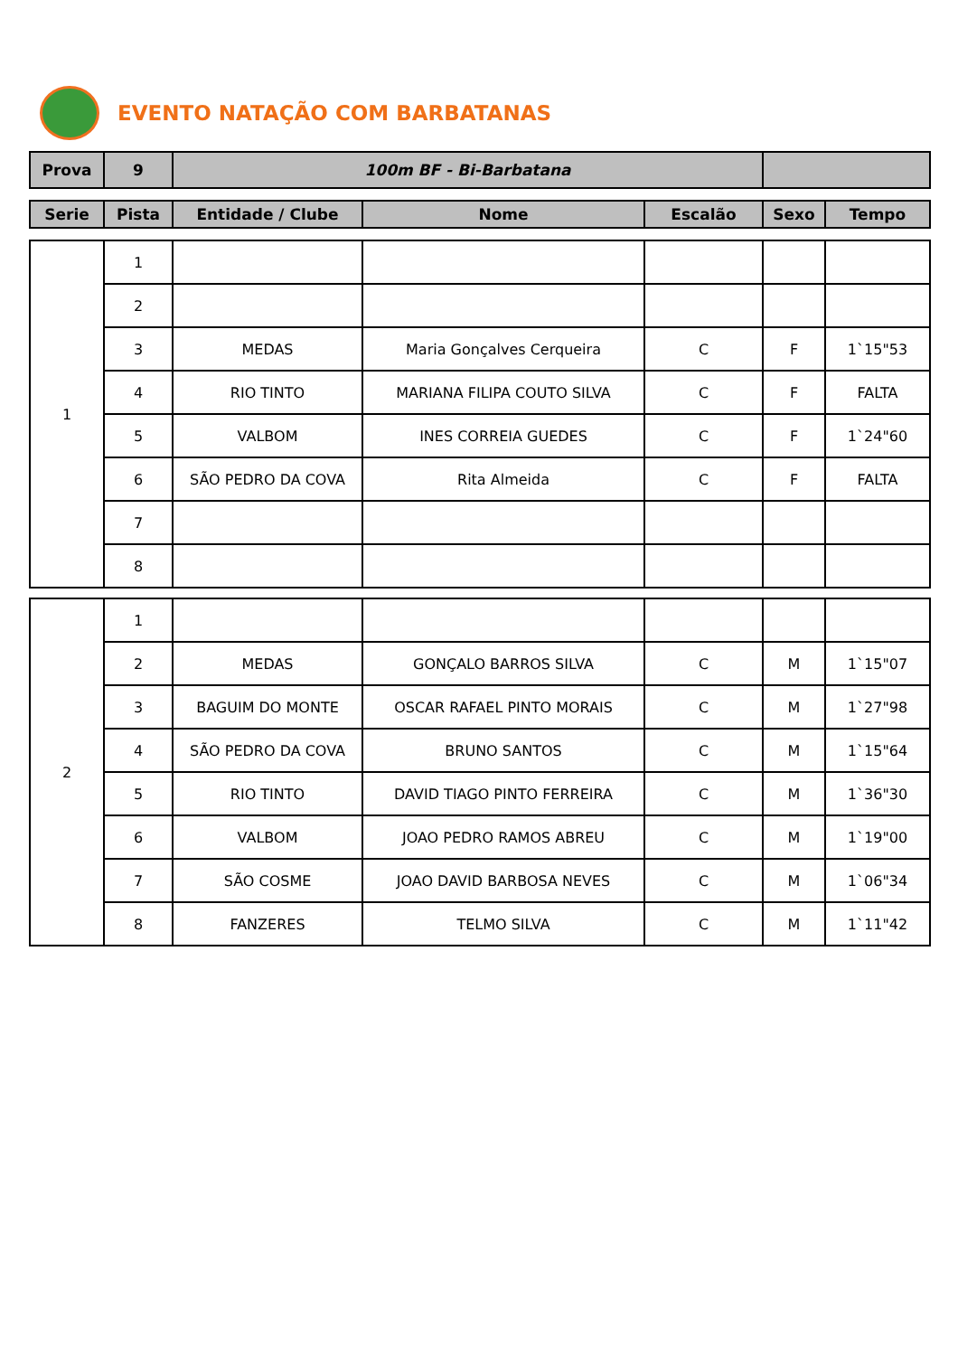EVENTO NATAÇÃO COM BARBATANAS
| Prova | 9 | 100m BF - Bi-Barbatana | |
| Serie | Pista | Entidade / Clube | Nome | Escalão | Sexo | Tempo |
| --- | --- | --- | --- | --- | --- | --- |
| 1 | 1 | | | | | |
| | 2 | | | | | |
| | 3 | MEDAS | Maria Gonçalves Cerqueira | C | F | 1`15"53 |
| | 4 | RIO TINTO | MARIANA FILIPA COUTO SILVA | C | F | FALTA |
| | 5 | VALBOM | INES CORREIA GUEDES | C | F | 1`24"60 |
| | 6 | SÃO PEDRO DA COVA | Rita Almeida | C | F | FALTA |
| | 7 | | | | | |
| | 8 | | | | | |
| 2 | 1 | | | | | |
| | 2 | MEDAS | GONÇALO BARROS SILVA | C | M | 1`15"07 |
| | 3 | BAGUIM DO MONTE | OSCAR RAFAEL PINTO MORAIS | C | M | 1`27"98 |
| | 4 | SÃO PEDRO DA COVA | BRUNO SANTOS | C | M | 1`15"64 |
| | 5 | RIO TINTO | DAVID TIAGO PINTO FERREIRA | C | M | 1`36"30 |
| | 6 | VALBOM | JOAO PEDRO RAMOS ABREU | C | M | 1`19"00 |
| | 7 | SÃO COSME | JOAO DAVID BARBOSA NEVES | C | M | 1`06"34 |
| | 8 | FANZERES | TELMO SILVA | C | M | 1`11"42 |